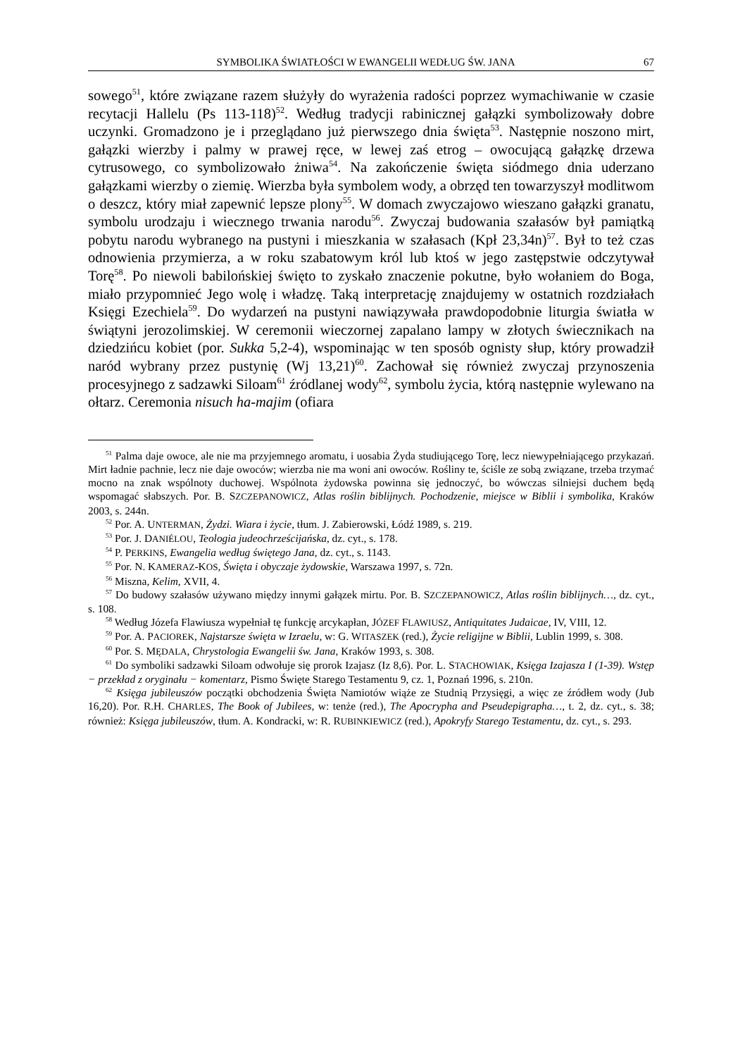SYMBOLIKA ŚWIATŁOŚCI W EWANGELII WEDŁUG ŚW. JANA 67
sowego<sup>51</sup>, które związane razem służyły do wyrażenia radości poprzez wymachiwanie w czasie recytacji Hallelu (Ps 113-118)<sup>52</sup>. Według tradycji rabinicznej gałązki symbolizowały dobre uczynki. Gromadzono je i przeglądano już pierwszego dnia święta<sup>53</sup>. Następnie noszono mirt, gałązki wierzby i palmy w prawej ręce, w lewej zaś etrog – owocującą gałązkę drzewa cytrusowego, co symbolizowało żniwa<sup>54</sup>. Na zakończenie święta siódmego dnia uderzano gałązkami wierzby o ziemię. Wierzba była symbolem wody, a obrzęd ten towarzyszył modlitwom o deszcz, który miał zapewnić lepsze plony<sup>55</sup>. W domach zwyczajowo wieszano gałązki granatu, symbolu urodzaju i wiecznego trwania narodu<sup>56</sup>. Zwyczaj budowania szałasów był pamiątką pobytu narodu wybranego na pustyni i mieszkania w szałasach (Kpł 23,34n)<sup>57</sup>. Był to też czas odnowienia przymierza, a w roku szabatowym król lub ktoś w jego zastępstwie odczytywał Torę<sup>58</sup>. Po niewoli babilońskiej święto to zyskało znaczenie pokutne, było wołaniem do Boga, miało przypomnieć Jego wolę i władzę. Taką interpretację znajdujemy w ostatnich rozdziałach Księgi Ezechiela<sup>59</sup>. Do wydarzeń na pustyni nawiązywała prawdopodobnie liturgia światła w świątyni jerozolimskiej. W ceremonii wieczornej zapalano lampy w złotych świecznikach na dziedzińcu kobiet (por. Sukka 5,2-4), wspominając w ten sposób ognisty słup, który prowadził naród wybrany przez pustynię (Wj 13,21)<sup>60</sup>. Zachował się również zwyczaj przynoszenia procesyjnego z sadzawki Siloam<sup>61</sup> źródlanej wody<sup>62</sup>, symbolu życia, którą następnie wylewano na ołtarz. Ceremonia nisuch ha-majim (ofiara
<sup>51</sup> Palma daje owoce, ale nie ma przyjemnego aromatu, i uosabia Żyda studiującego Torę, lecz niewypełniającego przykazań. Mirt ładnie pachnie, lecz nie daje owoców; wierzba nie ma woni ani owoców. Rośliny te, ściśle ze sobą związane, trzeba trzymać mocno na znak wspólnoty duchowej. Wspólnota żydowska powinna się jednoczyć, bo wówczas silniejsi duchem będą wspomagać słabszych. Por. B. SZCZEPANOWICZ, Atlas roślin biblijnych. Pochodzenie, miejsce w Biblii i symbolika, Kraków 2003, s. 244n.
<sup>52</sup> Por. A. UNTERMAN, Żydzi. Wiara i życie, tłum. J. Zabierowski, Łódź 1989, s. 219.
<sup>53</sup> Por. J. DANIÉLOU, Teologia judeochrześcijańska, dz. cyt., s. 178.
<sup>54</sup> P. PERKINS, Ewangelia według świętego Jana, dz. cyt., s. 1143.
<sup>55</sup> Por. N. KAMERAZ-KOS, Święta i obyczaje żydowskie, Warszawa 1997, s. 72n.
<sup>56</sup> Miszna, Kelim, XVII, 4.
<sup>57</sup> Do budowy szałasów używano między innymi gałązek mirtu. Por. B. SZCZEPANOWICZ, Atlas roślin biblijnych…, dz. cyt., s. 108.
<sup>58</sup> Według Józefa Flawiusza wypełniał tę funkcję arcykapłan, JÓZEF FLAWIUSZ, Antiquitates Judaicae, IV, VIII, 12.
<sup>59</sup> Por. A. PACIOREK, Najstarsze święta w Izraelu, w: G. WITASZEK (red.), Życie religijne w Biblii, Lublin 1999, s. 308.
<sup>60</sup> Por. S. MĘDALA, Chrystologia Ewangelii św. Jana, Kraków 1993, s. 308.
<sup>61</sup> Do symboliki sadzawki Siloam odwołuje się prorok Izajasz (Iz 8,6). Por. L. STACHOWIAK, Księga Izajasza I (1-39). Wstęp − przekład z oryginału − komentarz, Pismo Święte Starego Testamentu 9, cz. 1, Poznań 1996, s. 210n.
<sup>62</sup> Księga jubileuszów początki obchodzenia Święta Namiotów wiąże ze Studnią Przysięgi, a więc ze źródłem wody (Jub 16,20). Por. R.H. CHARLES, The Book of Jubilees, w: tenże (red.), The Apocrypha and Pseudepigrapha…, t. 2, dz. cyt., s. 38; również: Księga jubileuszów, tłum. A. Kondracki, w: R. RUBINKIEWICZ (red.), Apokryfy Starego Testamentu, dz. cyt., s. 293.